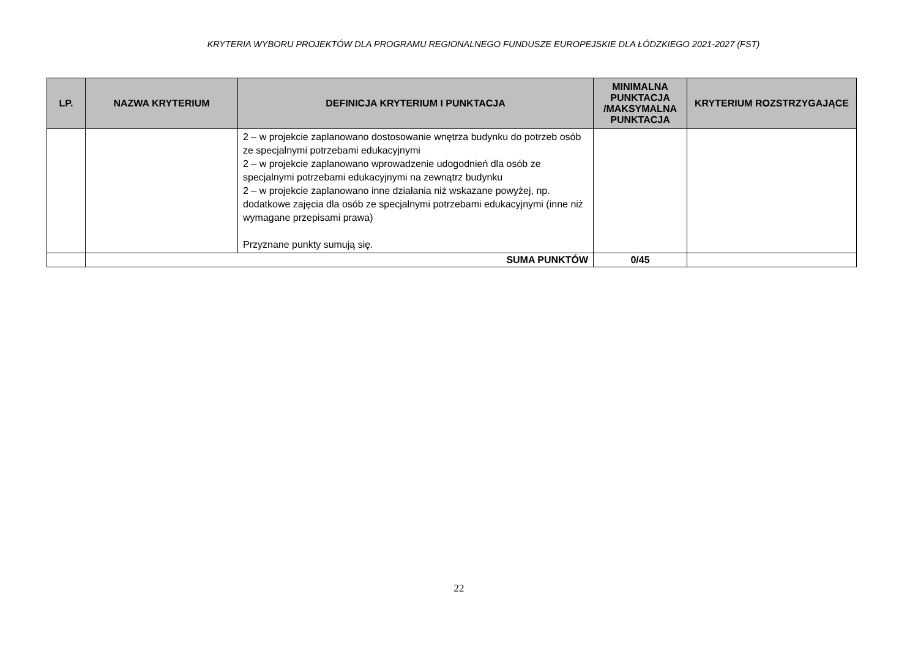KRYTERIA WYBORU PROJEKTÓW DLA PROGRAMU REGIONALNEGO FUNDUSZE EUROPEJSKIE DLA ŁÓDZKIEGO 2021-2027 (FST)
| LP. | NAZWA KRYTERIUM | DEFINICJA KRYTERIUM I PUNKTACJA | MINIMALNA PUNKTACJA /MAKSYMALNA PUNKTACJA | KRYTERIUM ROZSTRZYGAJĄCE |
| --- | --- | --- | --- | --- |
| | | 2 – w projekcie zaplanowano dostosowanie wnętrza budynku do potrzeb osób ze specjalnymi potrzebami edukacyjnymi 2 – w projekcie zaplanowano wprowadzenie udogodnień dla osób ze specjalnymi potrzebami edukacyjnymi na zewnątrz budynku 2 – w projekcie zaplanowano inne działania niż wskazane powyżej, np. dodatkowe zajęcia dla osób ze specjalnymi potrzebami edukacyjnymi (inne niż wymagane przepisami prawa) Przyznane punkty sumują się. | | |
| | SUMA PUNKTÓW | | 0/45 | |
22